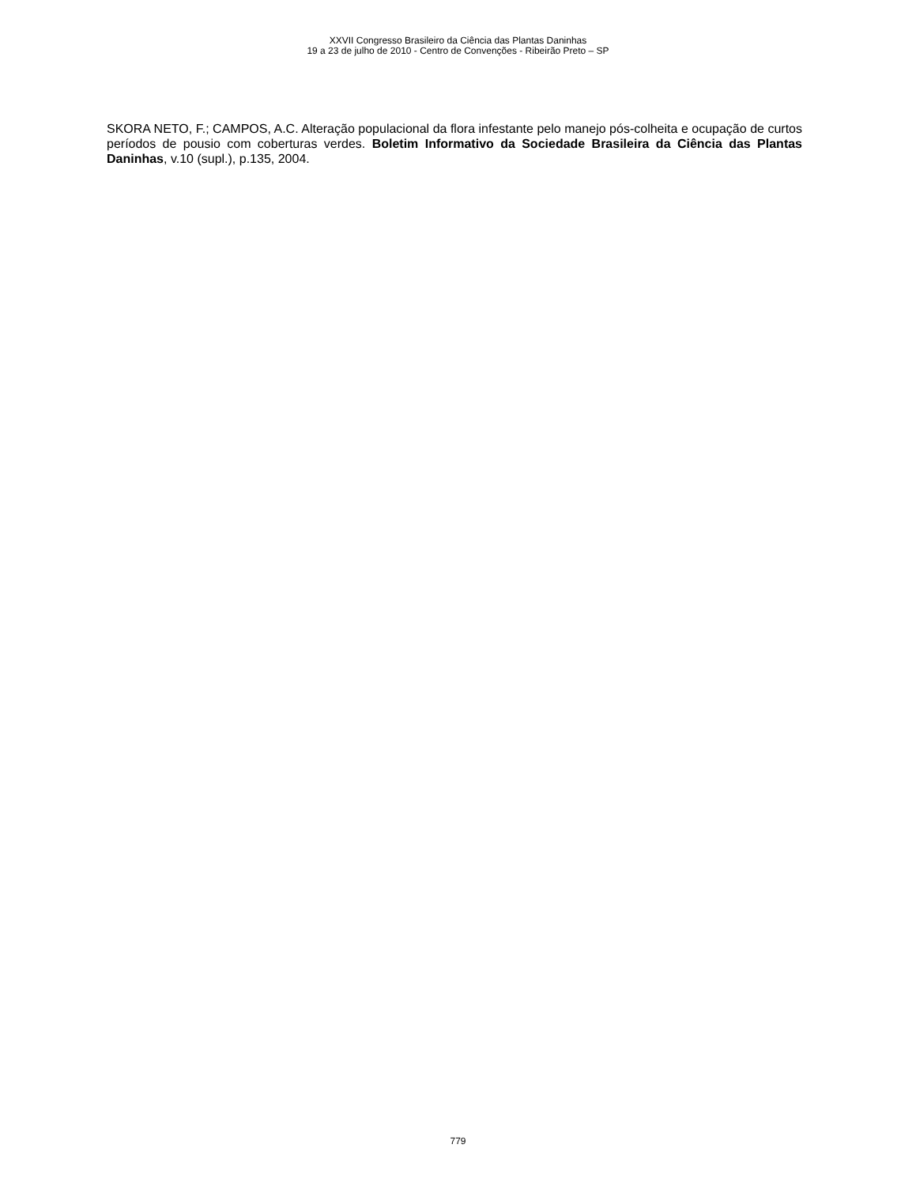XXVII Congresso Brasileiro da Ciência das Plantas Daninhas
19 a 23 de julho de 2010 - Centro de Convenções - Ribeirão Preto – SP
SKORA NETO, F.; CAMPOS, A.C. Alteração populacional da flora infestante pelo manejo pós-colheita e ocupação de curtos períodos de pousio com coberturas verdes. Boletim Informativo da Sociedade Brasileira da Ciência das Plantas Daninhas, v.10 (supl.), p.135, 2004.
779